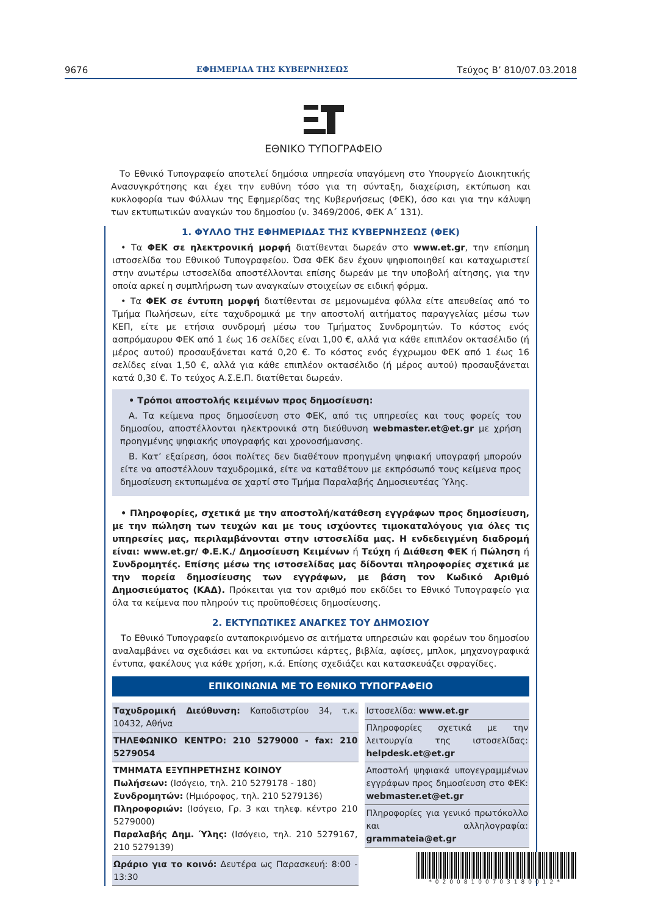9676 ΕΦΗΜΕΡΙΔΑ ΤΗΣ ΚΥΒΕΡΝΗΣΕΩΣ Τεύχος Β’ 810/07.03.2018
ΕΘΝΙΚΟ ΤΥΠΟΓΡΑΦΕΙΟ
Το Εθνικό Τυπογραφείο αποτελεί δημόσια υπηρεσία υπαγόμενη στο Υπουργείο Διοικητικής Ανασυγκρότησης και έχει την ευθύνη τόσο για τη σύνταξη, διαχείριση, εκτύπωση και κυκλοφορία των Φύλλων της Εφημερίδας της Κυβερνήσεως (ΦΕΚ), όσο και για την κάλυψη των εκτυπωτικών αναγκών του δημοσίου (ν. 3469/2006, ΦΕΚ Α΄ 131).
1. ΦΥΛΛΟ ΤΗΣ ΕΦΗΜΕΡΙΔΑΣ ΤΗΣ ΚΥΒΕΡΝΗΣΕΩΣ (ΦΕΚ)
• Τα ΦΕΚ σε ηλεκτρονική μορφή διατίθενται δωρεάν στο www.et.gr, την επίσημη ιστοσελίδα του Εθνικού Τυπογραφείου. Όσα ΦΕΚ δεν έχουν ψηφιοποιηθεί και καταχωριστεί στην ανωτέρω ιστοσελίδα αποστέλλονται επίσης δωρεάν με την υποβολή αίτησης, για την οποία αρκεί η συμπλήρωση των αναγκαίων στοιχείων σε ειδική φόρμα.
• Τα ΦΕΚ σε έντυπη μορφή διατίθενται σε μεμονωμένα φύλλα είτε απευθείας από το Τμήμα Πωλήσεων, είτε ταχυδρομικά με την αποστολή αιτήματος παραγγελίας μέσω των ΚΕΠ, είτε με ετήσια συνδρομή μέσω του Τμήματος Συνδρομητών. Το κόστος ενός ασπρόμαυρου ΦΕΚ από 1 έως 16 σελίδες είναι 1,00 €, αλλά για κάθε επιπλέον οκτασέλιδο (ή μέρος αυτού) προσαυξάνεται κατά 0,20 €. Το κόστος ενός έγχρωμου ΦΕΚ από 1 έως 16 σελίδες είναι 1,50 €, αλλά για κάθε επιπλέον οκτασέλιδο (ή μέρος αυτού) προσαυξάνεται κατά 0,30 €. Το τεύχος Α.Σ.Ε.Π. διατίθεται δωρεάν.
• Τρόποι αποστολής κειμένων προς δημοσίευση:
Α. Τα κείμενα προς δημοσίευση στο ΦΕΚ, από τις υπηρεσίες και τους φορείς του δημοσίου, αποστέλλονται ηλεκτρονικά στη διεύθυνση webmaster.et@et.gr με χρήση προηγμένης ψηφιακής υπογραφής και χρονοσήμανσης.
Β. Κατ’ εξαίρεση, όσοι πολίτες δεν διαθέτουν προηγμένη ψηφιακή υπογραφή μπορούν είτε να αποστέλλουν ταχυδρομικά, είτε να καταθέτουν με εκπρόσωπό τους κείμενα προς δημοσίευση εκτυπωμένα σε χαρτί στο Τμήμα Παραλαβής Δημοσιευτέας Ύλης.
• Πληροφορίες, σχετικά με την αποστολή/κατάθεση εγγράφων προς δημοσίευση, με την πώληση των τευχών και με τους ισχύοντες τιμοκαταλόγους για όλες τις υπηρεσίες μας, περιλαμβάνονται στην ιστοσελίδα μας. Η ενδεδειγμένη διαδρομή είναι: www.et.gr/ Φ.Ε.Κ./ Δημοσίευση Κειμένων ή Τεύχη ή Διάθεση ΦΕΚ ή Πώληση ή Συνδρομητές. Επίσης μέσω της ιστοσελίδας μας δίδονται πληροφορίες σχετικά με την πορεία δημοσίευσης των εγγράφων, με βάση τον Κωδικό Αριθμό Δημοσιεύματος (ΚΑΔ). Πρόκειται για τον αριθμό που εκδίδει το Εθνικό Τυπογραφείο για όλα τα κείμενα που πληρούν τις προϋποθέσεις δημοσίευσης.
2. ΕΚΤΥΠΩΤΙΚΕΣ ΑΝΑΓΚΕΣ ΤΟΥ ΔΗΜΟΣΙΟΥ
Το Εθνικό Τυπογραφείο ανταποκρινόμενο σε αιτήματα υπηρεσιών και φορέων του δημοσίου αναλαμβάνει να σχεδιάσει και να εκτυπώσει κάρτες, βιβλία, αφίσες, μπλοκ, μηχανογραφικά έντυπα, φακέλους για κάθε χρήση, κ.ά. Επίσης σχεδιάζει και κατασκευάζει σφραγίδες.
ΕΠΙΚΟΙΝΩΝΙΑ ΜΕ ΤΟ ΕΘΝΙΚΟ ΤΥΠΟΓΡΑΦΕΙΟ
| Ταχυδρομική Διεύθυνση: Καποδιστρίου 34, τ.κ. 10432, Αθήνα ΤΗΛΕΦΩΝΙΚΟ ΚΕΝΤΡΟ: 210 5279000 - fax: 210 5279054 ΤΜΗΜΑΤΑ ΕΞΥΠΗΡΕΤΗΣΗΣ ΚΟΙΝΟΥ Πωλήσεων: (Ισόγειο, τηλ. 210 5279178 - 180) Συνδρομητών: (Ημιόροφος, τηλ. 210 5279136) Πληροφοριών: (Ισόγειο, Γρ. 3 και τηλεφ. κέντρο 210 5279000) Παραλαβής Δημ. Ύλης: (Ισόγειο, τηλ. 210 5279167, 210 5279139) Ωράριο για το κοινό: Δευτέρα ως Παρασκευή: 8:00 - 13:30 | Ιστοσελίδα: www.et.gr Πληροφορίες σχετικά με την λειτουργία της ιστοσελίδας: helpdesk.et@et.gr Αποστολή ψηφιακά υπογεγραμμένων εγγράφων προς δημοσίευση στο ΦΕΚ: webmaster.et@et.gr Πληροφορίες για γενικό πρωτόκολλο και αλληλογραφία: grammateia@et.gr |
*02008100703180012*